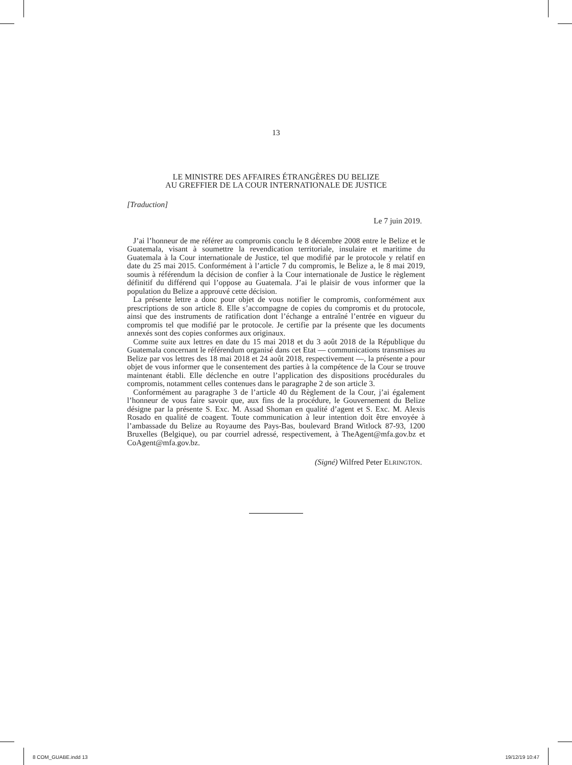13
LE MINISTRE DES AFFAIRES ÉTRANGÈRES DU BELIZE
AU GREFFIER DE LA COUR INTERNATIONALE DE JUSTICE
[Traduction]
Le 7 juin 2019.
J’ai l’honneur de me référer au compromis conclu le 8 décembre 2008 entre le Belize et le Guatemala, visant à soumettre la revendication territoriale, insulaire et maritime du Guatemala à la Cour internationale de Justice, tel que modifié par le protocole y relatif en date du 25 mai 2015. Conformément à l’article 7 du compromis, le Belize a, le 8 mai 2019, soumis à référendum la décision de confier à la Cour internationale de Justice le règlement définitif du différend qui l’oppose au Guatemala. J’ai le plaisir de vous informer que la population du Belize a approuvé cette décision.
La présente lettre a donc pour objet de vous notifier le compromis, conformément aux prescriptions de son article 8. Elle s’accompagne de copies du compromis et du protocole, ainsi que des instruments de ratification dont l’échange a entraîné l’entrée en vigueur du compromis tel que modifié par le protocole. Je certifie par la présente que les documents annexés sont des copies conformes aux originaux.
Comme suite aux lettres en date du 15 mai 2018 et du 3 août 2018 de la République du Guatemala concernant le référendum organisé dans cet Etat — communications transmises au Belize par vos lettres des 18 mai 2018 et 24 août 2018, respectivement —, la présente a pour objet de vous informer que le consentement des parties à la compétence de la Cour se trouve maintenant établi. Elle déclenche en outre l’application des dispositions procédurales du compromis, notamment celles contenues dans le paragraphe 2 de son article 3.
Conformément au paragraphe 3 de l’article 40 du Règlement de la Cour, j’ai également l’honneur de vous faire savoir que, aux fins de la procédure, le Gouvernement du Belize désigne par la présente S. Exc. M. Assad Shoman en qualité d’agent et S. Exc. M. Alexis Rosado en qualité de coagent. Toute communication à leur intention doit être envoyée à l’ambassade du Belize au Royaume des Pays-Bas, boulevard Brand Witlock 87-93, 1200 Bruxelles (Belgique), ou par courriel adressé, respectivement, à TheAgent@mfa.gov.bz et CoAgent@mfa.gov.bz.
(Signé) Wilfred Peter ELRINGTON.
8 COM_GUABE.indd 13 19/12/19 10:47